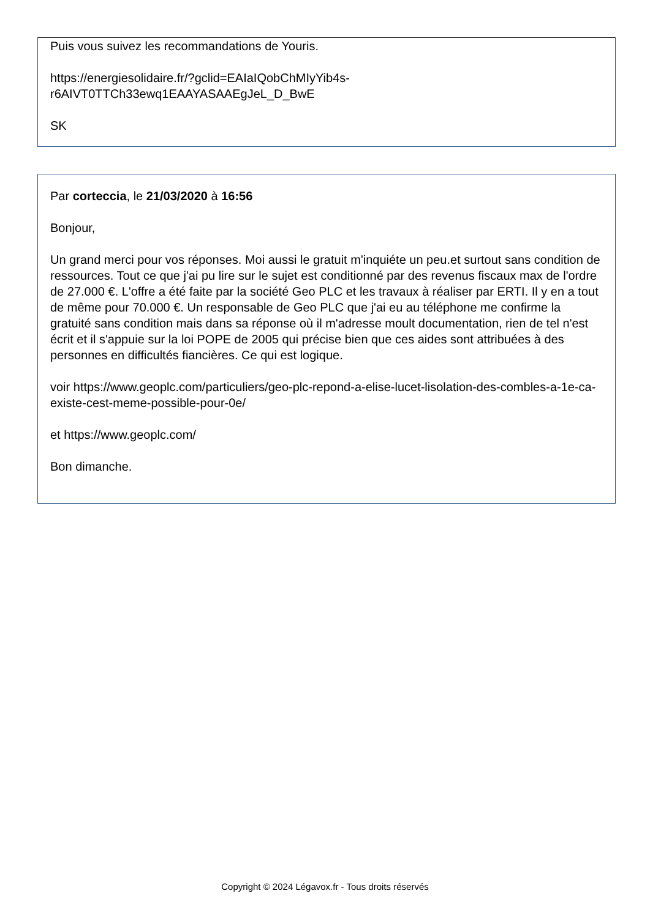Puis vous suivez les recommandations de Youris.
https://energiesolidaire.fr/?gclid=EAIaIQobChMIyYib4s-
r6AIVT0TTCh33ewq1EAAYASAAEgJeL_D_BwE
SK
Par corteccia, le 21/03/2020 à 16:56
Bonjour,
Un grand merci pour vos réponses. Moi aussi le gratuit m'inquiéte un peu.et surtout sans condition de ressources. Tout ce que j'ai pu lire sur le sujet est conditionné par des revenus fiscaux max de l'ordre de 27.000 €. L'offre a été faite par la société Geo PLC et les travaux à réaliser par ERTI. Il y en a tout de même pour 70.000 €. Un responsable de Geo PLC que j'ai eu au téléphone me confirme la gratuité sans condition mais dans sa réponse où il m'adresse moult documentation, rien de tel n'est écrit et il s'appuie sur la loi POPE de 2005 qui précise bien que ces aides sont attribuées à des personnes en difficultés fiancières. Ce qui est logique.
voir https://www.geoplc.com/particuliers/geo-plc-repond-a-elise-lucet-lisolation-des-combles-a-1e-ca-existe-cest-meme-possible-pour-0e/
et https://www.geoplc.com/
Bon dimanche.
Copyright © 2024 Légavox.fr - Tous droits réservés